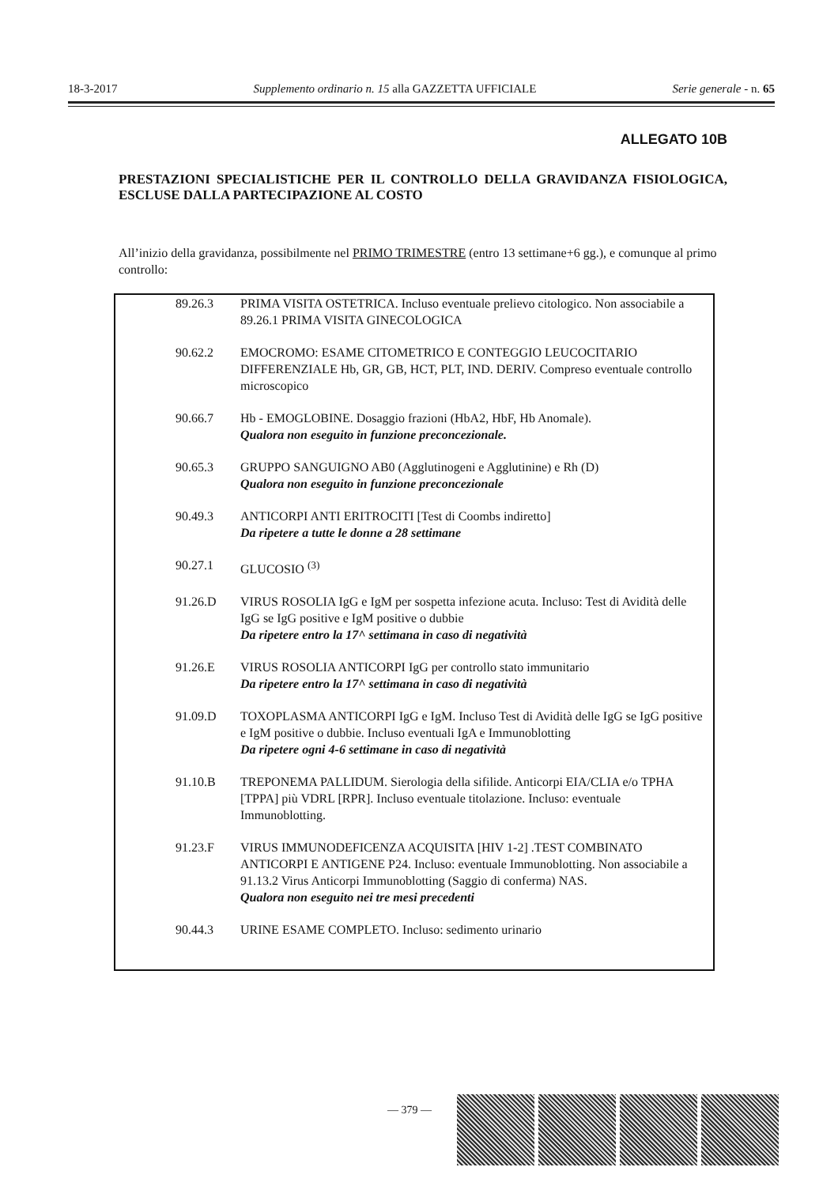18-3-2017 Supplemento ordinario n. 15 alla GAZZETTA UFFICIALE Serie generale - n. 65
ALLEGATO 10B
PRESTAZIONI SPECIALISTICHE PER IL CONTROLLO DELLA GRAVIDANZA FISIOLOGICA, ESCLUSE DALLA PARTECIPAZIONE AL COSTO
All’inizio della gravidanza, possibilmente nel PRIMO TRIMESTRE (entro 13 settimane+6 gg.), e comunque al primo controllo:
| 89.26.3 | PRIMA VISITA OSTETRICA. Incluso eventuale prelievo citologico. Non associabile a 89.26.1 PRIMA VISITA GINECOLOGICA |
| 90.62.2 | EMOCROMO: ESAME CITOMETRICO E CONTEGGIO LEUCOCITARIO DIFFERENZIALE Hb, GR, GB, HCT, PLT, IND. DERIV. Compreso eventuale controllo microscopico |
| 90.66.7 | Hb - EMOGLOBINE. Dosaggio frazioni (HbA2, HbF, Hb Anomale). Qualora non eseguito in funzione preconcezionale. |
| 90.65.3 | GRUPPO SANGUIGNO AB0 (Agglutinogeni e Agglutinine) e Rh (D) Qualora non eseguito in funzione preconcezionale |
| 90.49.3 | ANTICORPI ANTI ERITROCITI [Test di Coombs indiretto] Da ripetere a tutte le donne a 28 settimane |
| 90.27.1 | GLUCOSIO <sup>(3)</sup> |
| 91.26.D | VIRUS ROSOLIA IgG e IgM per sospetta infezione acuta. Incluso: Test di Avidità delle IgG se IgG positive e IgM positive o dubbie Da ripetere entro la 17^ settimana in caso di negatività |
| 91.26.E | VIRUS ROSOLIA ANTICORPI IgG per controllo stato immunitario Da ripetere entro la 17^ settimana in caso di negatività |
| 91.09.D | TOXOPLASMA ANTICORPI IgG e IgM. Incluso Test di Avidità delle IgG se IgG positive e IgM positive o dubbie. Incluso eventuali IgA e Immunoblotting Da ripetere ogni 4-6 settimane in caso di negatività |
| 91.10.B | TREPONEMA PALLIDUM. Sierologia della sifilide. Anticorpi EIA/CLIA e/o TPHA [TPPA] più VDRL [RPR]. Incluso eventuale titolazione. Incluso: eventuale Immunoblotting. |
| 91.23.F | VIRUS IMMUNODEFICENZA ACQUISITA [HIV 1-2] .TEST COMBINATO ANTICORPI E ANTIGENE P24. Incluso: eventuale Immunoblotting. Non associabile a 91.13.2 Virus Anticorpi Immunoblotting (Saggio di conferma) NAS. Qualora non eseguito nei tre mesi precedenti |
| 90.44.3 | URINE ESAME COMPLETO. Incluso: sedimento urinario |
— 379 —